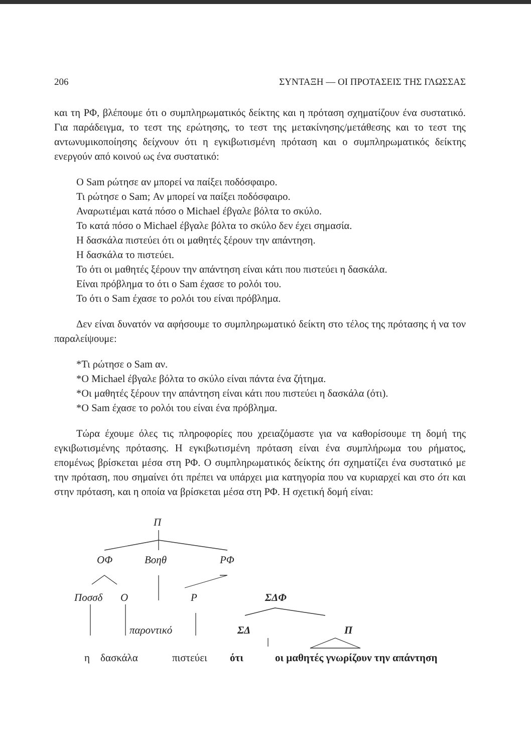206 ΣΥΝΤΑΞΗ — ΟΙ ΠΡΟΤΑΣΕΙΣ ΤΗΣ ΓΛΩΣΣΑΣ
και τη ΡΦ, βλέπουμε ότι ο συμπληρωματικός δείκτης και η πρόταση σχηματίζουν ένα συστατικό. Για παράδειγμα, το τεστ της ερώτησης, το τεστ της μετακίνησης/μετάθεσης και το τεστ της αντωνυμικοποίησης δείχνουν ότι η εγκιβωτισμένη πρόταση και ο συμπληρωματικός δείκτης ενεργούν από κοινού ως ένα συστατικό:
Ο Sam ρώτησε αν μπορεί να παίξει ποδόσφαιρο.
Τι ρώτησε ο Sam; Αν μπορεί να παίξει ποδόσφαιρο.
Αναρωτιέμαι κατά πόσο ο Michael έβγαλε βόλτα το σκύλο.
Το κατά πόσο ο Michael έβγαλε βόλτα το σκύλο δεν έχει σημασία.
Η δασκάλα πιστεύει ότι οι μαθητές ξέρουν την απάντηση.
Η δασκάλα το πιστεύει.
Το ότι οι μαθητές ξέρουν την απάντηση είναι κάτι που πιστεύει η δασκάλα.
Είναι πρόβλημα το ότι ο Sam έχασε το ρολόι του.
Το ότι ο Sam έχασε το ρολόι του είναι πρόβλημα.
Δεν είναι δυνατόν να αφήσουμε το συμπληρωματικό δείκτη στο τέλος της πρότασης ή να τον παραλείψουμε:
*Τι ρώτησε ο Sam αν.
*Ο Michael έβγαλε βόλτα το σκύλο είναι πάντα ένα ζήτημα.
*Οι μαθητές ξέρουν την απάντηση είναι κάτι που πιστεύει η δασκάλα (ότι).
*Ο Sam έχασε το ρολόι του είναι ένα πρόβλημα.
Τώρα έχουμε όλες τις πληροφορίες που χρειαζόμαστε για να καθορίσουμε τη δομή της εγκιβωτισμένης πρότασης. Η εγκιβωτισμένη πρόταση είναι ένα συμπλήρωμα του ρήματος, επομένως βρίσκεται μέσα στη ΡΦ. Ο συμπληρωματικός δείκτης ότι σχηματίζει ένα συστατικό με την πρόταση, που σημαίνει ότι πρέπει να υπάρχει μια κατηγορία που να κυριαρχεί και στο ότι και στην πρόταση, και η οποία να βρίσκεται μέσα στη ΡΦ. Η σχετική δομή είναι:
Π
ΟΦ Βοηθ ΡΦ
Ποσσδ Ο Ρ ΣΔΦ
παροντικό ΣΔ Π
η δασκάλα πιστεύει ότι
οι μαθητές γνωρίζουν την απάντηση